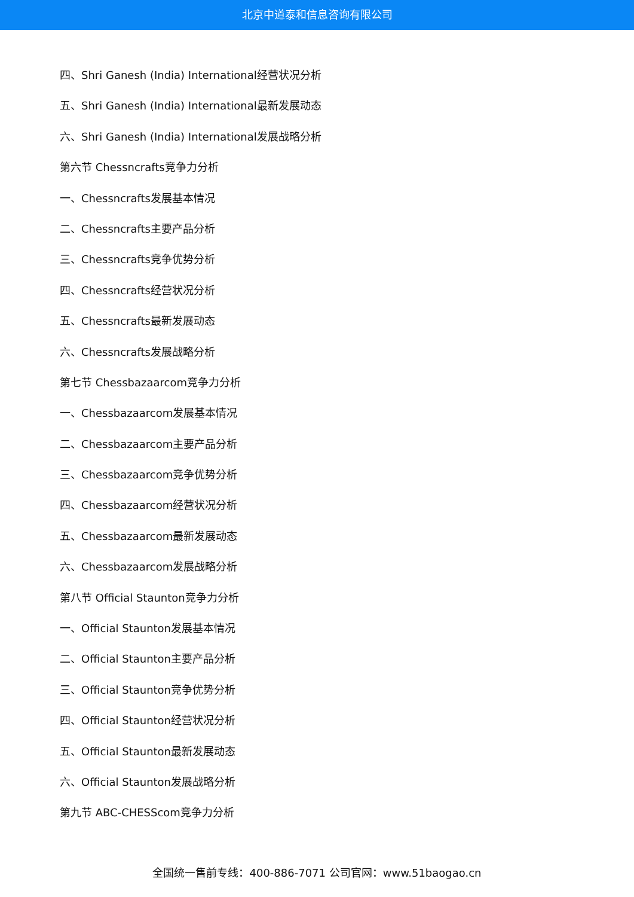北京中道泰和信息咨询有限公司
四、Shri Ganesh (India) International经营状况分析
五、Shri Ganesh (India) International最新发展动态
六、Shri Ganesh (India) International发展战略分析
第六节 Chessncrafts竞争力分析
一、Chessncrafts发展基本情况
二、Chessncrafts主要产品分析
三、Chessncrafts竞争优势分析
四、Chessncrafts经营状况分析
五、Chessncrafts最新发展动态
六、Chessncrafts发展战略分析
第七节 Chessbazaarcom竞争力分析
一、Chessbazaarcom发展基本情况
二、Chessbazaarcom主要产品分析
三、Chessbazaarcom竞争优势分析
四、Chessbazaarcom经营状况分析
五、Chessbazaarcom最新发展动态
六、Chessbazaarcom发展战略分析
第八节 Official Staunton竞争力分析
一、Official Staunton发展基本情况
二、Official Staunton主要产品分析
三、Official Staunton竞争优势分析
四、Official Staunton经营状况分析
五、Official Staunton最新发展动态
六、Official Staunton发展战略分析
第九节 ABC-CHESScom竞争力分析
全国统一售前专线：400-886-7071 公司官网：www.51baogao.cn